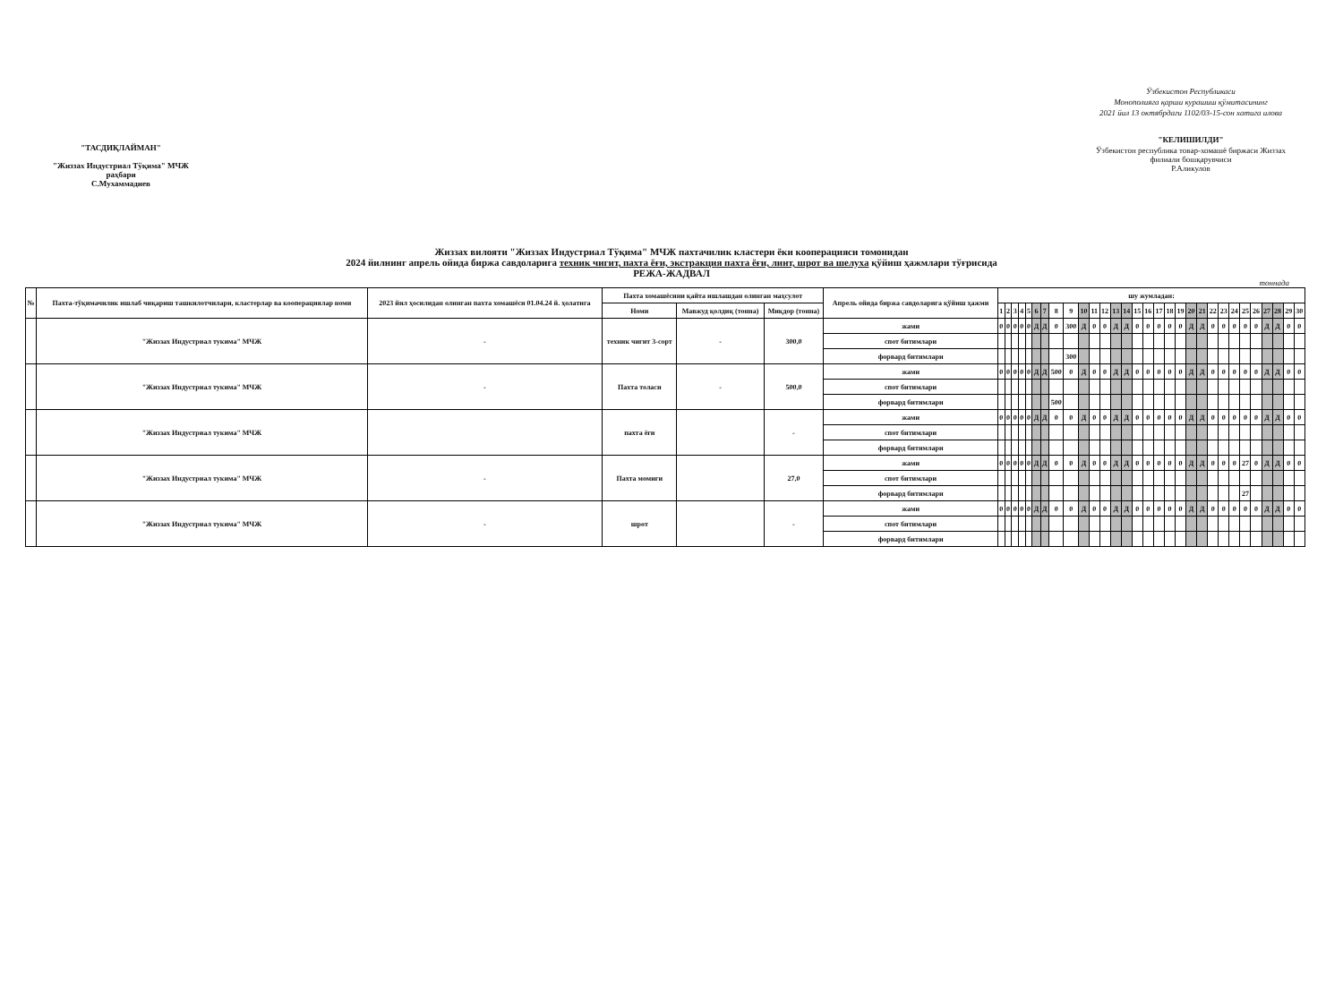"ТАСДИҚЛАЙМАН"
"Жиззах Индустриал Тўқима" МЧЖ раҳбари
С.Мухаммадиев
Ўзбекистон Республикаси
Монополияга қарши курашиш қўмитасининг
2021 йил 13 октябрдаги 1102/03-15-сон хатига илова
"КЕЛИШИЛДИ"
Ўзбекистон республика товар-хомашё биржаси Жиззах филиали бошқарувчиси
Р.Аликулов
Жиззах вилояти "Жиззах Индустриал Тўқима" МЧЖ пахтачилик кластери ёки кооперацияси томонидан
2024 йилнинг апрель ойида биржа савдоларига техник чигит, пахта ёғи, экстракция пахта ёғи, линт, шрот ва шелуха қўйиш ҳажмлари тўғрисида
РЕЖА-ЖАДВАЛ
тоннада
| № | Пахта-тўқимачилик ишлаб чиқариш ташкилотчилари, кластерлар ва кооперациялар номи | 2023 йил ҳосилидан олинган пахта хомашёси 01.04.24 й. ҳолатига | Пахта хомашёсини қайта ишлашдан олинган маҳсулот | | | Апрель ойида биржа савдоларига қўйиш ҳажми | шу жумладан: | | | | | | | | | | | | | | | | | | | | | | | | | | | | | |
| --- | --- | --- | --- | --- | --- | --- | --- | --- | --- | --- | --- | --- | --- | --- | --- | --- | --- | --- | --- | --- | --- | --- | --- | --- | --- | --- | --- | --- | --- | --- | --- | --- | --- | --- | --- | --- |
| | | | Номи | Мавжуд қолдиқ (тонна) | Миқдор (тонна) | | 1 | 2 | 3 | 4 | 5 | 6 | 7 | 8 | 9 | 10 | 11 | 12 | 13 | 14 | 15 | 16 | 17 | 18 | 19 | 20 | 21 | 22 | 23 | 24 | 25 | 26 | 27 | 28 | 29 | 30 |
| | "Жиззах Индустриал тукима" МЧЖ | - | техник чигит 3-сорт | - | 300,0 | жами | 0 | 0 | 0 | 0 | 0 | Д | Д | 0 | 300 | Д | 0 | 0 | Д | Д | 0 | 0 | 0 | 0 | 0 | Д | Д | 0 | 0 | 0 | 0 | 0 | Д | Д | 0 | 0 |
| | | | | | | спот битимлари | | | | | | | | | | | | | | | | | | | | | | | | | | | | | | |
| | | | | | | форвард битимлари | | | | | | | | | 300 | | | | | | | | | | | | | | | | | | | | | |
| | "Жиззах Индустриал тукима" МЧЖ | - | Пахта толаси | - | 500,0 | жами | 0 | 0 | 0 | 0 | 0 | Д | Д | 500 | 0 | Д | 0 | 0 | Д | Д | 0 | 0 | 0 | 0 | 0 | Д | Д | 0 | 0 | 0 | 0 | 0 | Д | Д | 0 | 0 |
| | | | | | | спот битимлари | | | | | | | | | | | | | | | | | | | | | | | | | | | | | | |
| | | | | | | форвард битимлари | | | | | | | | 500 | | | | | | | | | | | | | | | | | | | | | | |
| | "Жиззах Индустриал тукима" МЧЖ | | пахта ёғи | | - | жами | 0 | 0 | 0 | 0 | 0 | Д | Д | 0 | 0 | Д | 0 | 0 | Д | Д | 0 | 0 | 0 | 0 | 0 | Д | Д | 0 | 0 | 0 | 0 | 0 | Д | Д | 0 | 0 |
| | | | | | | спот битимлари | | | | | | | | | | | | | | | | | | | | | | | | | | | | | | |
| | | | | | | форвард битимлари | | | | | | | | | | | | | | | | | | | | | | | | | | | | | | |
| | "Жиззах Индустриал тукима" МЧЖ | - | Пахта момиғи | | 27,0 | жами | 0 | 0 | 0 | 0 | 0 | Д | Д | 0 | 0 | Д | 0 | 0 | Д | Д | 0 | 0 | 0 | 0 | 0 | Д | Д | 0 | 0 | 0 | 27 | 0 | Д | Д | 0 | 0 |
| | | | | | | спот битимлари | | | | | | | | | | | | | | | | | | | | | | | | | | | | | | |
| | | | | | | форвард битимлари | | | | | | | | | | | | | | | | | | | | | | | | | 27 | | | | | |
| | "Жиззах Индустриал тукима" МЧЖ | - | шрот | | - | жами | 0 | 0 | 0 | 0 | 0 | Д | Д | 0 | 0 | Д | 0 | 0 | Д | Д | 0 | 0 | 0 | 0 | 0 | Д | Д | 0 | 0 | 0 | 0 | 0 | Д | Д | 0 | 0 |
| | | | | | | спот битимлари | | | | | | | | | | | | | | | | | | | | | | | | | | | | | | |
| | | | | | | форвард битимлари | | | | | | | | | | | | | | | | | | | | | | | | | | | | | | |